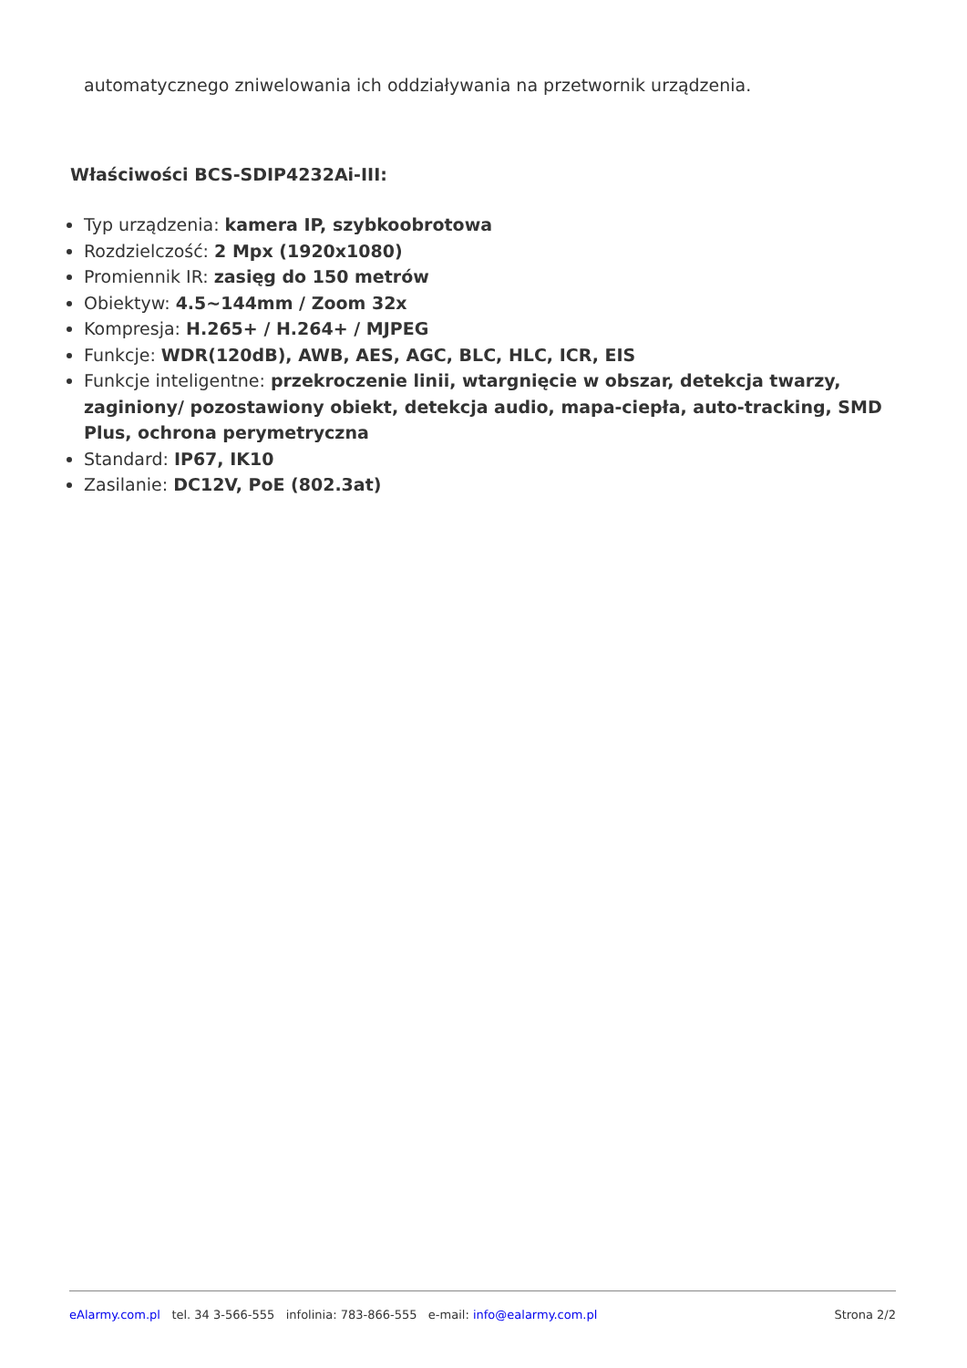automatycznego zniwelowania ich oddziaływania na przetwornik urządzenia.
Właściwości BCS-SDIP4232Ai-III:
Typ urządzenia: kamera IP, szybkoobrotowa
Rozdzielczość: 2 Mpx (1920x1080)
Promiennik IR: zasięg do 150 metrów
Obiektyw: 4.5~144mm / Zoom 32x
Kompresja: H.265+ / H.264+ / MJPEG
Funkcje: WDR(120dB), AWB, AES, AGC, BLC, HLC, ICR, EIS
Funkcje inteligentne: przekroczenie linii, wtargnięcie w obszar, detekcja twarzy, zaginiony/ pozostawiony obiekt, detekcja audio, mapa-ciepła, auto-tracking, SMD Plus, ochrona perymetryczna
Standard: IP67, IK10
Zasilanie: DC12V, PoE (802.3at)
eAlarmy.com.pl tel. 34 3-566-555 infolinia: 783-866-555 e-mail: info@ealarmy.com.pl Strona 2/2